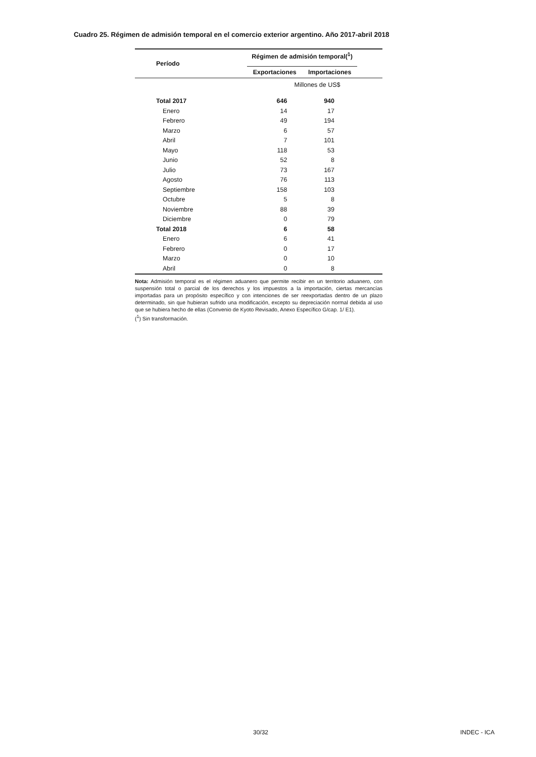Cuadro 25. Régimen de admisión temporal en el comercio exterior argentino. Año 2017-abril 2018
| Período | Régimen de admisión temporal(<sup>1</sup>) | | |
| --- | --- | --- | --- |
| | Exportaciones | Importaciones | |
| | Millones de US$ | | |
| Total 2017 | 646 | 940 | |
| Enero | 14 | 17 | |
| Febrero | 49 | 194 | |
| Marzo | 6 | 57 | |
| Abril | 7 | 101 | |
| Mayo | 118 | 53 | |
| Junio | 52 | 8 | |
| Julio | 73 | 167 | |
| Agosto | 76 | 113 | |
| Septiembre | 158 | 103 | |
| Octubre | 5 | 8 | |
| Noviembre | 88 | 39 | |
| Diciembre | 0 | 79 | |
| Total 2018 | 6 | 58 | |
| Enero | 6 | 41 | |
| Febrero | 0 | 17 | |
| Marzo | 0 | 10 | |
| Abril | 0 | 8 | |
Nota: Admisión temporal es el régimen aduanero que permite recibir en un territorio aduanero, con suspensión total o parcial de los derechos y los impuestos a la importación, ciertas mercancías importadas para un propósito específico y con intenciones de ser reexportadas dentro de un plazo determinado, sin que hubieran sufrido una modificación, excepto su depreciación normal debida al uso que se hubiera hecho de ellas (Convenio de Kyoto Revisado, Anexo Específico G/cap. 1/ E1).
(<sup>1</sup>) Sin transformación.
30/32 INDEC - ICA